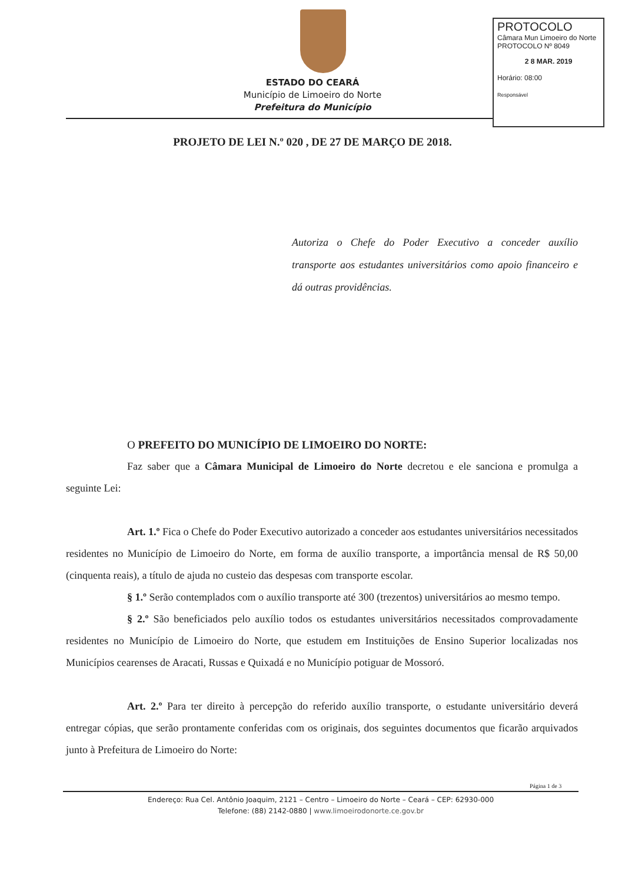ESTADO DO CEARÁ
Município de Limoeiro do Norte
Prefeitura do Município
PROTOCOLO
Câmara Mun Limoeiro do Norte
PROTOCOLO Nº 8049
2 8 MAR. 2019
Horário: 08:00
Responsável
PROJETO DE LEI N.º 020 , DE 27 DE MARÇO DE 2018.
Autoriza o Chefe do Poder Executivo a conceder auxílio transporte aos estudantes universitários como apoio financeiro e dá outras providências.
O PREFEITO DO MUNICÍPIO DE LIMOEIRO DO NORTE:
Faz saber que a Câmara Municipal de Limoeiro do Norte decretou e ele sanciona e promulga a seguinte Lei:
Art. 1.º Fica o Chefe do Poder Executivo autorizado a conceder aos estudantes universitários necessitados residentes no Município de Limoeiro do Norte, em forma de auxílio transporte, a importância mensal de R$ 50,00 (cinquenta reais), a título de ajuda no custeio das despesas com transporte escolar.
§ 1.º Serão contemplados com o auxílio transporte até 300 (trezentos) universitários ao mesmo tempo.
§ 2.º São beneficiados pelo auxílio todos os estudantes universitários necessitados comprovadamente residentes no Município de Limoeiro do Norte, que estudem em Instituições de Ensino Superior localizadas nos Municípios cearenses de Aracati, Russas e Quixadá e no Município potiguar de Mossoró.
Art. 2.º Para ter direito à percepção do referido auxílio transporte, o estudante universitário deverá entregar cópias, que serão prontamente conferidas com os originais, dos seguintes documentos que ficarão arquivados junto à Prefeitura de Limoeiro do Norte:
Página 1 de 3
Endereço: Rua Cel. Antônio Joaquim, 2121 – Centro – Limoeiro do Norte – Ceará – CEP: 62930-000
Telefone: (88) 2142-0880 | www.limoeirodonorte.ce.gov.br